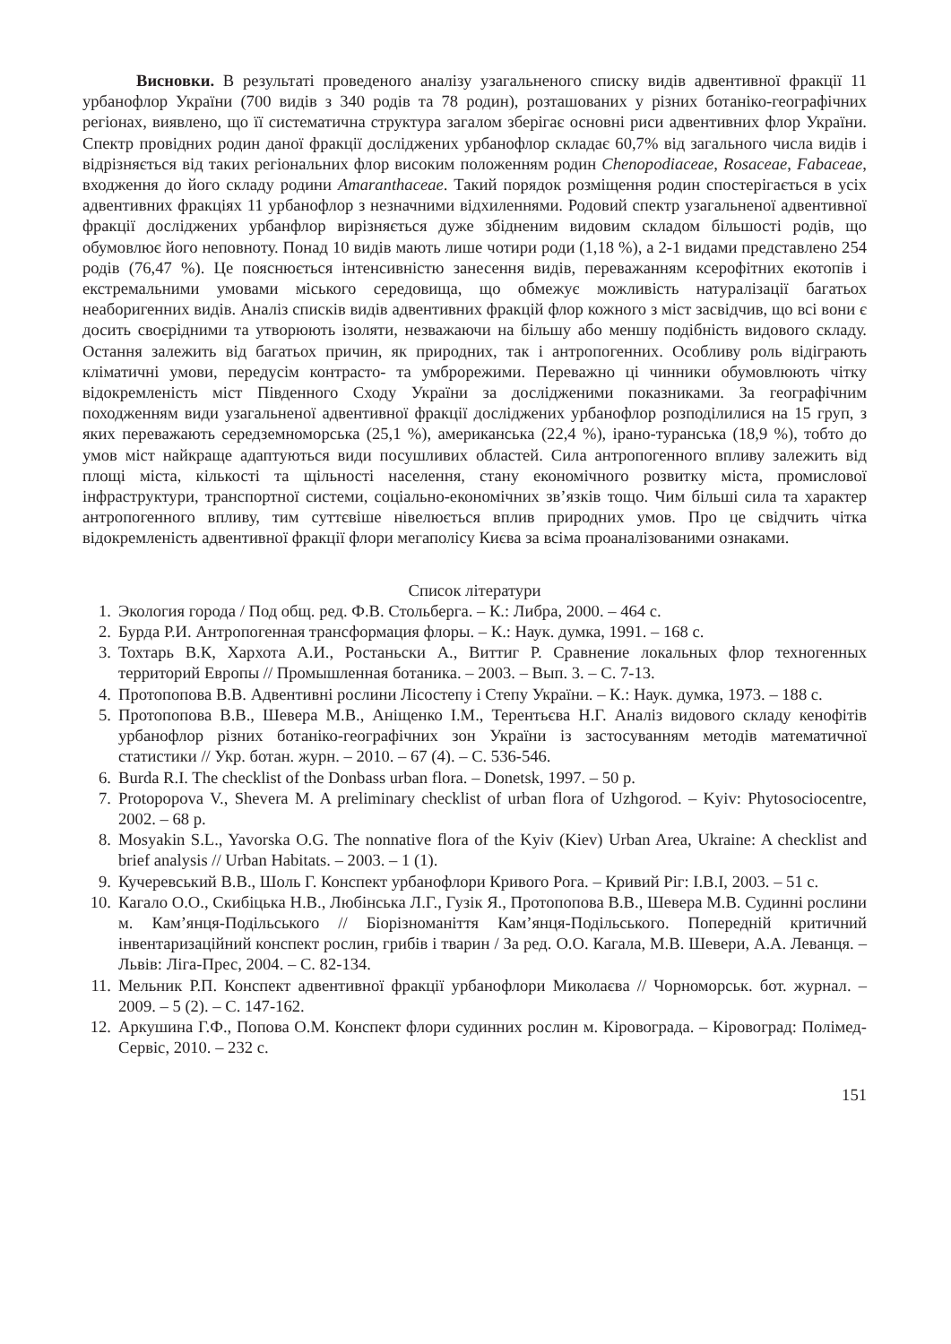Висновки. В результаті проведеного аналізу узагальненого списку видів адвентивної фракції 11 урбанофлор України (700 видів з 340 родів та 78 родин), розташованих у різних ботаніко-географічних регіонах, виявлено, що її систематична структура загалом зберігає основні риси адвентивних флор України. Спектр провідних родин даної фракції досліджених урбанофлор складає 60,7% від загального числа видів і відрізняється від таких регіональних флор високим положенням родин Chenopodiaceae, Rosaceae, Fabaceae, входження до його складу родини Amaranthaceae. Такий порядок розміщення родин спостерігається в усіх адвентивних фракціях 11 урбанофлор з незначними відхиленнями. Родовий спектр узагальненої адвентивної фракції досліджених урбанфлор вирізняється дуже збідненим видовим складом більшості родів, що обумовлює його неповноту. Понад 10 видів мають лише чотири роди (1,18 %), а 2-1 видами представлено 254 родів (76,47 %). Це пояснюється інтенсивністю занесення видів, переважанням ксерофітних екотопів і екстремальними умовами міського середовища, що обмежує можливість натуралізації багатьох неаборигенних видів. Аналіз списків видів адвентивних фракцій флор кожного з міст засвідчив, що всі вони є досить своєрідними та утворюють ізоляти, незважаючи на більшу або меншу подібність видового складу. Остання залежить від багатьох причин, як природних, так і антропогенних. Особливу роль відіграють кліматичні умови, передусім контрасто- та умброрежими. Переважно ці чинники обумовлюють чітку відокремленість міст Південного Сходу України за дослідженими показниками. За географічним походженням види узагальненої адвентивної фракції досліджених урбанофлор розподілилися на 15 груп, з яких переважають середземноморська (25,1 %), американська (22,4 %), ірано-туранська (18,9 %), тобто до умов міст найкраще адаптуються види посушливих областей. Сила антропогенного впливу залежить від площі міста, кількості та щільності населення, стану економічного розвитку міста, промислової інфраструктури, транспортної системи, соціально-економічних зв’язків тощо. Чим більші сила та характер антропогенного впливу, тим суттєвіше нівелюється вплив природних умов. Про це свідчить чітка відокремленість адвентивної фракції флори мегаполісу Києва за всіма проаналізованими ознаками.
Список літератури
1. Экология города / Под общ. ред. Ф.В. Стольберга. – К.: Либра, 2000. – 464 с.
2. Бурда Р.И. Антропогенная трансформация флоры. – К.: Наук. думка, 1991. – 168 с.
3. Тохтарь В.К, Хархота А.И., Ростаньски А., Виттиг Р. Сравнение локальных флор техногенных территорий Европы // Промышленная ботаника. – 2003. – Вып. 3. – С. 7-13.
4. Протопопова В.В. Адвентивні рослини Лісостепу і Степу України. – К.: Наук. думка, 1973. – 188 с.
5. Протопопова В.В., Шевера М.В., Аніщенко І.М., Терентьєва Н.Г. Аналіз видового складу кенофітів урбанофлор різних ботаніко-географічних зон України із застосуванням методів математичної статистики // Укр. ботан. журн. – 2010. – 67 (4). – С. 536-546.
6. Burda R.I. The checklist of the Donbass urban flora. – Donetsk, 1997. – 50 p.
7. Protopopova V., Shevera M. A preliminary checklist of urban flora of Uzhgorod. – Kyiv: Phytosociocentre, 2002. – 68 p.
8. Mosyakin S.L., Yavorska O.G. The nonnative flora of the Kyiv (Kiev) Urban Area, Ukraine: A checklist and brief analysis // Urban Habitats. – 2003. – 1 (1).
9. Кучеревський В.В., Шоль Г. Конспект урбанофлори Кривого Рога. – Кривий Ріг: І.В.І, 2003. – 51 с.
10. Кагало О.О., Скибіцька Н.В., Любінська Л.Г., Гузік Я., Протопопова В.В., Шевера М.В. Судинні рослини м. Кам’янця-Подільського // Біорізноманіття Кам’янця-Подільського. Попередній критичний інвентаризаційний конспект рослин, грибів і тварин / За ред. О.О. Кагала, М.В. Шевери, А.А. Леванця. – Львів: Ліга-Прес, 2004. – С. 82-134.
11. Мельник Р.П. Конспект адвентивної фракції урбанофлори Миколаєва // Чорноморськ. бот. журнал. – 2009. – 5 (2). – С. 147-162.
12. Аркушина Г.Ф., Попова О.М. Конспект флори судинних рослин м. Кіровограда. – Кіровоград: Полімед-Сервіс, 2010. – 232 с.
151